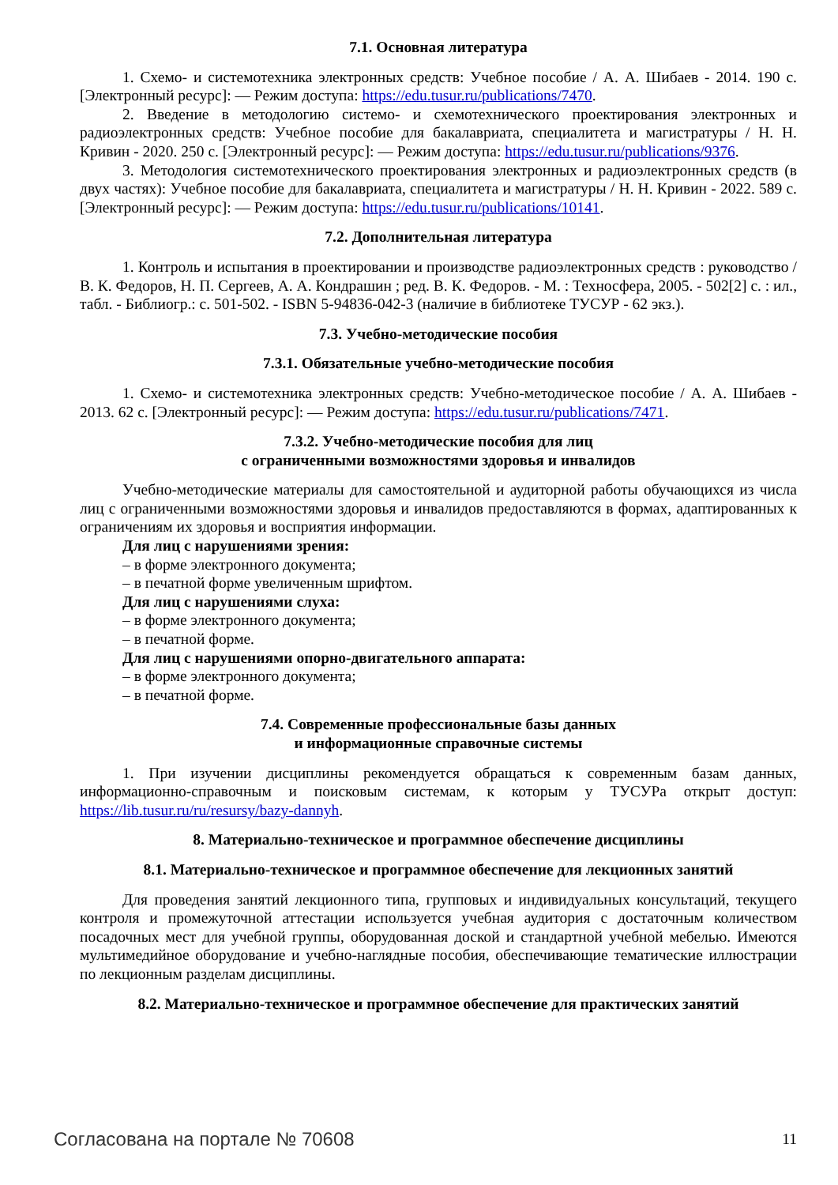7.1. Основная литература
1. Схемо- и системотехника электронных средств: Учебное пособие / А. А. Шибаев - 2014. 190 с. [Электронный ресурс]: — Режим доступа: https://edu.tusur.ru/publications/7470.
2. Введение в методологию системо- и схемотехнического проектирования электронных и радиоэлектронных средств: Учебное пособие для бакалавриата, специалитета и магистратуры / Н. Н. Кривин - 2020. 250 с. [Электронный ресурс]: — Режим доступа: https://edu.tusur.ru/publications/9376.
3. Методология системотехнического проектирования электронных и радиоэлектронных средств (в двух частях): Учебное пособие для бакалавриата, специалитета и магистратуры / Н. Н. Кривин - 2022. 589 с. [Электронный ресурс]: — Режим доступа: https://edu.tusur.ru/publications/10141.
7.2. Дополнительная литература
1. Контроль и испытания в проектировании и производстве радиоэлектронных средств : руководство / В. К. Федоров, Н. П. Сергеев, А. А. Кондрашин ; ред. В. К. Федоров. - М. : Техносфера, 2005. - 502[2] с. : ил., табл. - Библиогр.: с. 501-502. - ISBN 5-94836-042-3 (наличие в библиотеке ТУСУР - 62 экз.).
7.3. Учебно-методические пособия
7.3.1. Обязательные учебно-методические пособия
1. Схемо- и системотехника электронных средств: Учебно-методическое пособие / А. А. Шибаев - 2013. 62 с. [Электронный ресурс]: — Режим доступа: https://edu.tusur.ru/publications/7471.
7.3.2. Учебно-методические пособия для лиц
с ограниченными возможностями здоровья и инвалидов
Учебно-методические материалы для самостоятельной и аудиторной работы обучающихся из числа лиц с ограниченными возможностями здоровья и инвалидов предоставляются в формах, адаптированных к ограничениям их здоровья и восприятия информации.
Для лиц с нарушениями зрения:
– в форме электронного документа;
– в печатной форме увеличенным шрифтом.
Для лиц с нарушениями слуха:
– в форме электронного документа;
– в печатной форме.
Для лиц с нарушениями опорно-двигательного аппарата:
– в форме электронного документа;
– в печатной форме.
7.4. Современные профессиональные базы данных
и информационные справочные системы
1. При изучении дисциплины рекомендуется обращаться к современным базам данных, информационно-справочным и поисковым системам, к которым у ТУСУРа открыт доступ: https://lib.tusur.ru/ru/resursy/bazy-dannyh.
8. Материально-техническое и программное обеспечение дисциплины
8.1. Материально-техническое и программное обеспечение для лекционных занятий
Для проведения занятий лекционного типа, групповых и индивидуальных консультаций, текущего контроля и промежуточной аттестации используется учебная аудитория с достаточным количеством посадочных мест для учебной группы, оборудованная доской и стандартной учебной мебелью. Имеются мультимедийное оборудование и учебно-наглядные пособия, обеспечивающие тематические иллюстрации по лекционным разделам дисциплины.
8.2. Материально-техническое и программное обеспечение для практических занятий
Согласована на портале № 70608 11